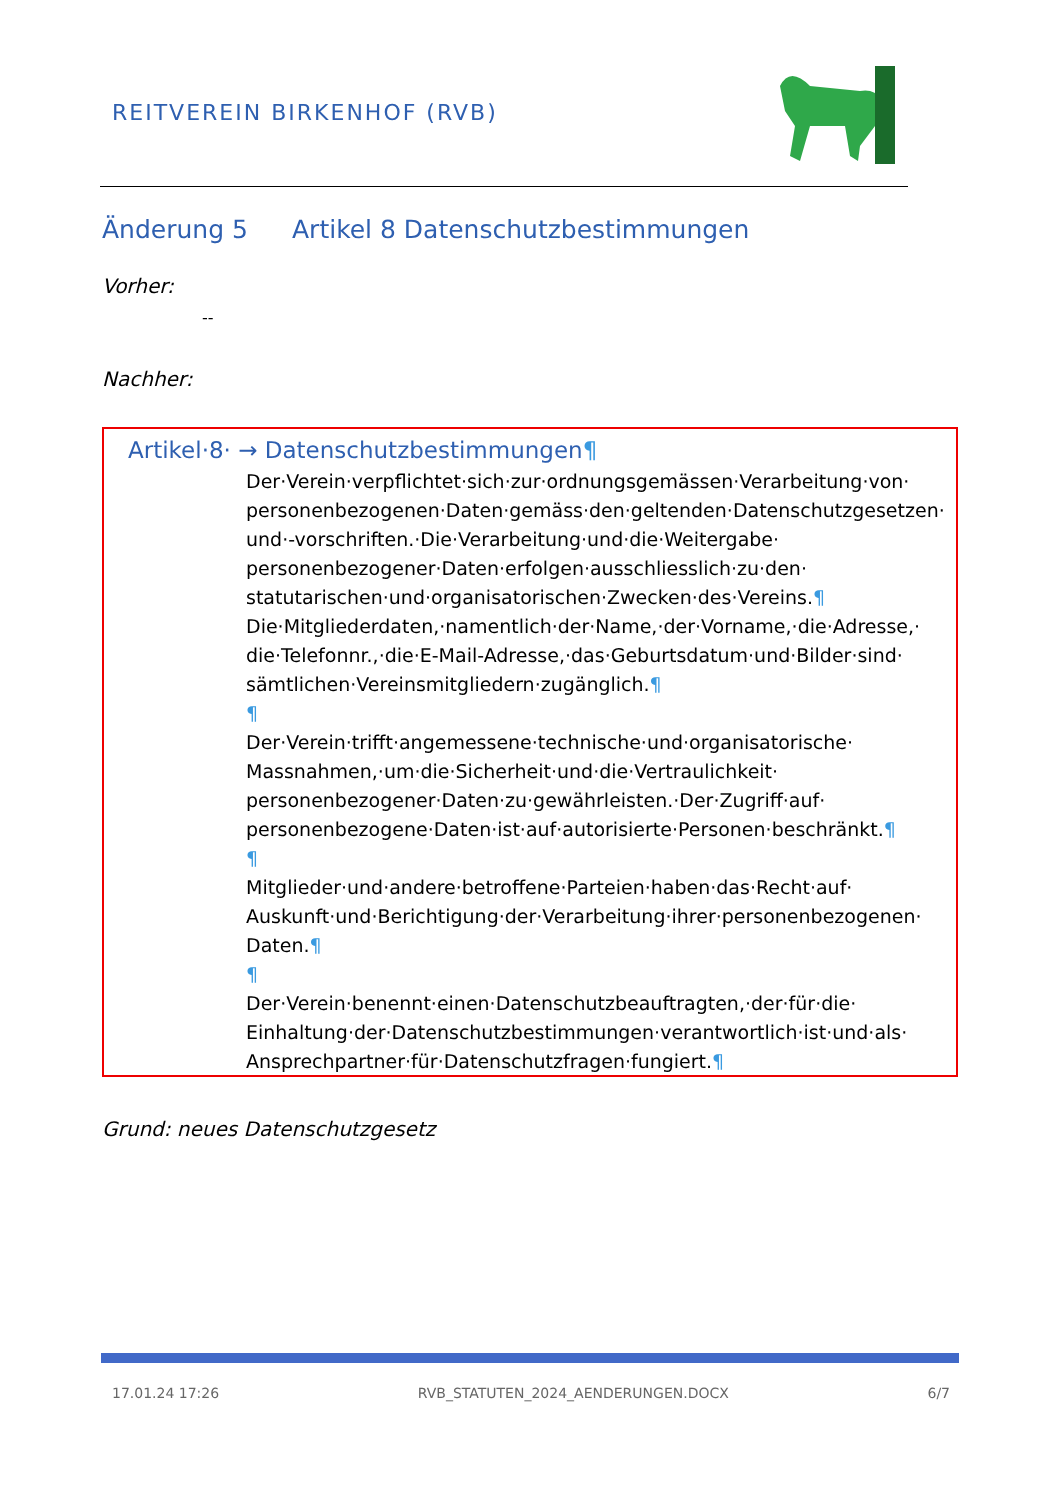REITVEREIN BIRKENHOF (RVB)
Änderung 5 Artikel 8 Datenschutzbestimmungen
Vorher:
--
Nachher:
Artikel·8· → Datenschutzbestimmungen¶
Der·Verein·verpflichtet·sich·zur·ordnungsgemässen·Verarbeitung·von· personenbezogenen·Daten·gemäss·den·geltenden·Datenschutzgesetzen· und·-vorschriften.·Die·Verarbeitung·und·die·Weitergabe· personenbezogener·Daten·erfolgen·ausschliesslich·zu·den· statutarischen·und·organisatorischen·Zwecken·des·Vereins.¶
Die·Mitgliederdaten,·namentlich·der·Name,·der·Vorname,·die·Adresse,· die·Telefonnr.,·die·E-Mail-Adresse,·das·Geburtsdatum·und·Bilder·sind· sämtlichen·Vereinsmitgliedern·zugänglich.¶
¶
Der·Verein·trifft·angemessene·technische·und·organisatorische· Massnahmen,·um·die·Sicherheit·und·die·Vertraulichkeit· personenbezogener·Daten·zu·gewährleisten.·Der·Zugriff·auf· personenbezogene·Daten·ist·auf·autorisierte·Personen·beschränkt.¶
¶
Mitglieder·und·andere·betroffene·Parteien·haben·das·Recht·auf· Auskunft·und·Berichtigung·der·Verarbeitung·ihrer·personenbezogenen· Daten.¶
¶
Der·Verein·benennt·einen·Datenschutzbeauftragten,·der·für·die· Einhaltung·der·Datenschutzbestimmungen·verantwortlich·ist·und·als· Ansprechpartner·für·Datenschutzfragen·fungiert.¶
Grund: neues Datenschutzgesetz
17.01.24 17:26 RVB_STATUTEN_2024_AENDERUNGEN.DOCX 6/7